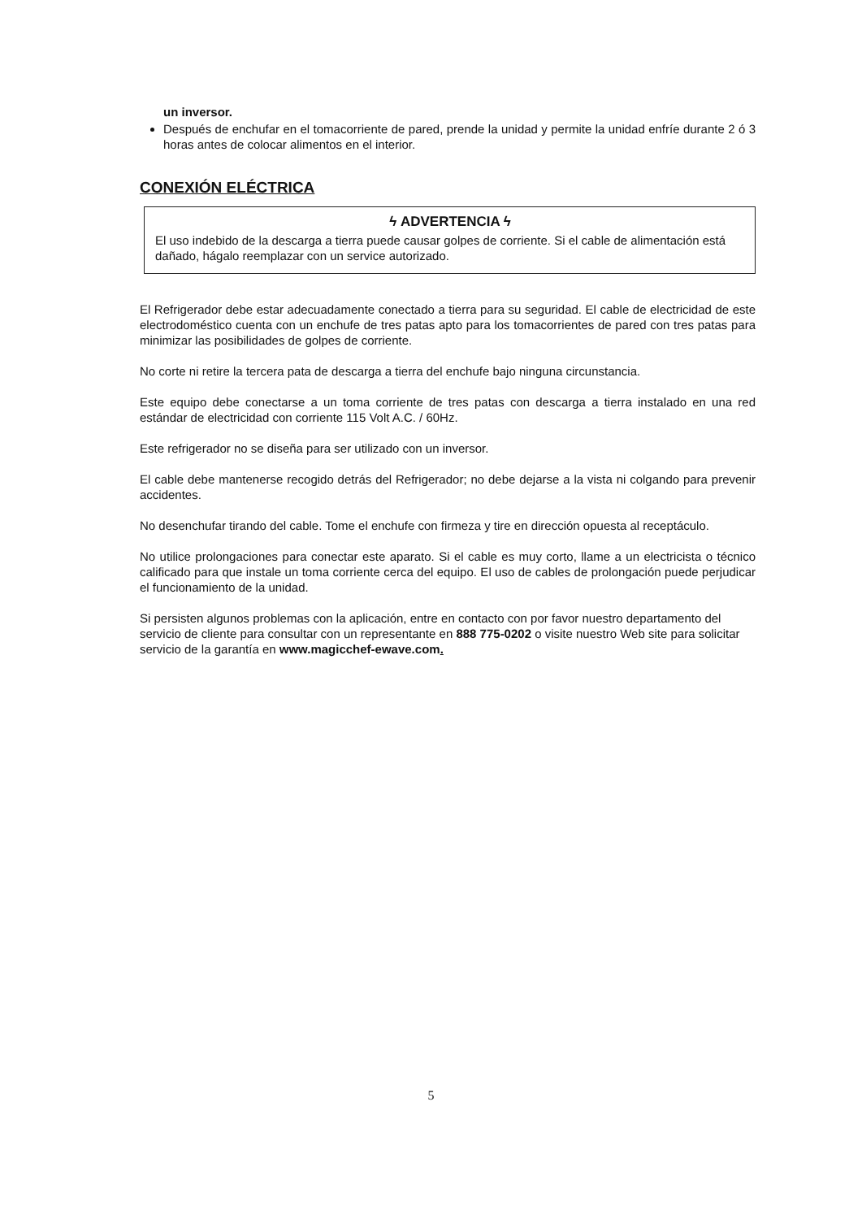un inversor.
Después de enchufar en el tomacorriente de pared, prende la unidad y permite la unidad enfríe durante 2 ó 3 horas antes de colocar alimentos en el interior.
CONEXIÓN ELÉCTRICA
ϟ ADVERTENCIA ϟ
El uso indebido de la descarga a tierra puede causar golpes de corriente. Si el cable de alimentación está dañado, hágalo reemplazar con un service autorizado.
El Refrigerador debe estar adecuadamente conectado a tierra para su seguridad. El cable de electricidad de este electrodoméstico cuenta con un enchufe de tres patas apto para los tomacorrientes de pared con tres patas para minimizar las posibilidades de golpes de corriente.
No corte ni retire la tercera pata de descarga a tierra del enchufe bajo ninguna circunstancia.
Este equipo debe conectarse a un toma corriente de tres patas con descarga a tierra instalado en una red estándar de electricidad con corriente 115 Volt A.C. / 60Hz.
Este refrigerador no se diseña para ser utilizado con un inversor.
El cable debe mantenerse recogido detrás del Refrigerador; no debe dejarse a la vista ni colgando para prevenir accidentes.
No desenchufar tirando del cable. Tome el enchufe con firmeza y tire en dirección opuesta al receptáculo.
No utilice prolongaciones para conectar este aparato. Si el cable es muy corto, llame a un electricista o técnico calificado para que instale un toma corriente cerca del equipo. El uso de cables de prolongación puede perjudicar el funcionamiento de la unidad.
Si persisten algunos problemas con la aplicación, entre en contacto con por favor nuestro departamento del servicio de cliente para consultar con un representante en 888 775-0202 o visite nuestro Web site para solicitar servicio de la garantía en www.magicchef-ewave.com.
5